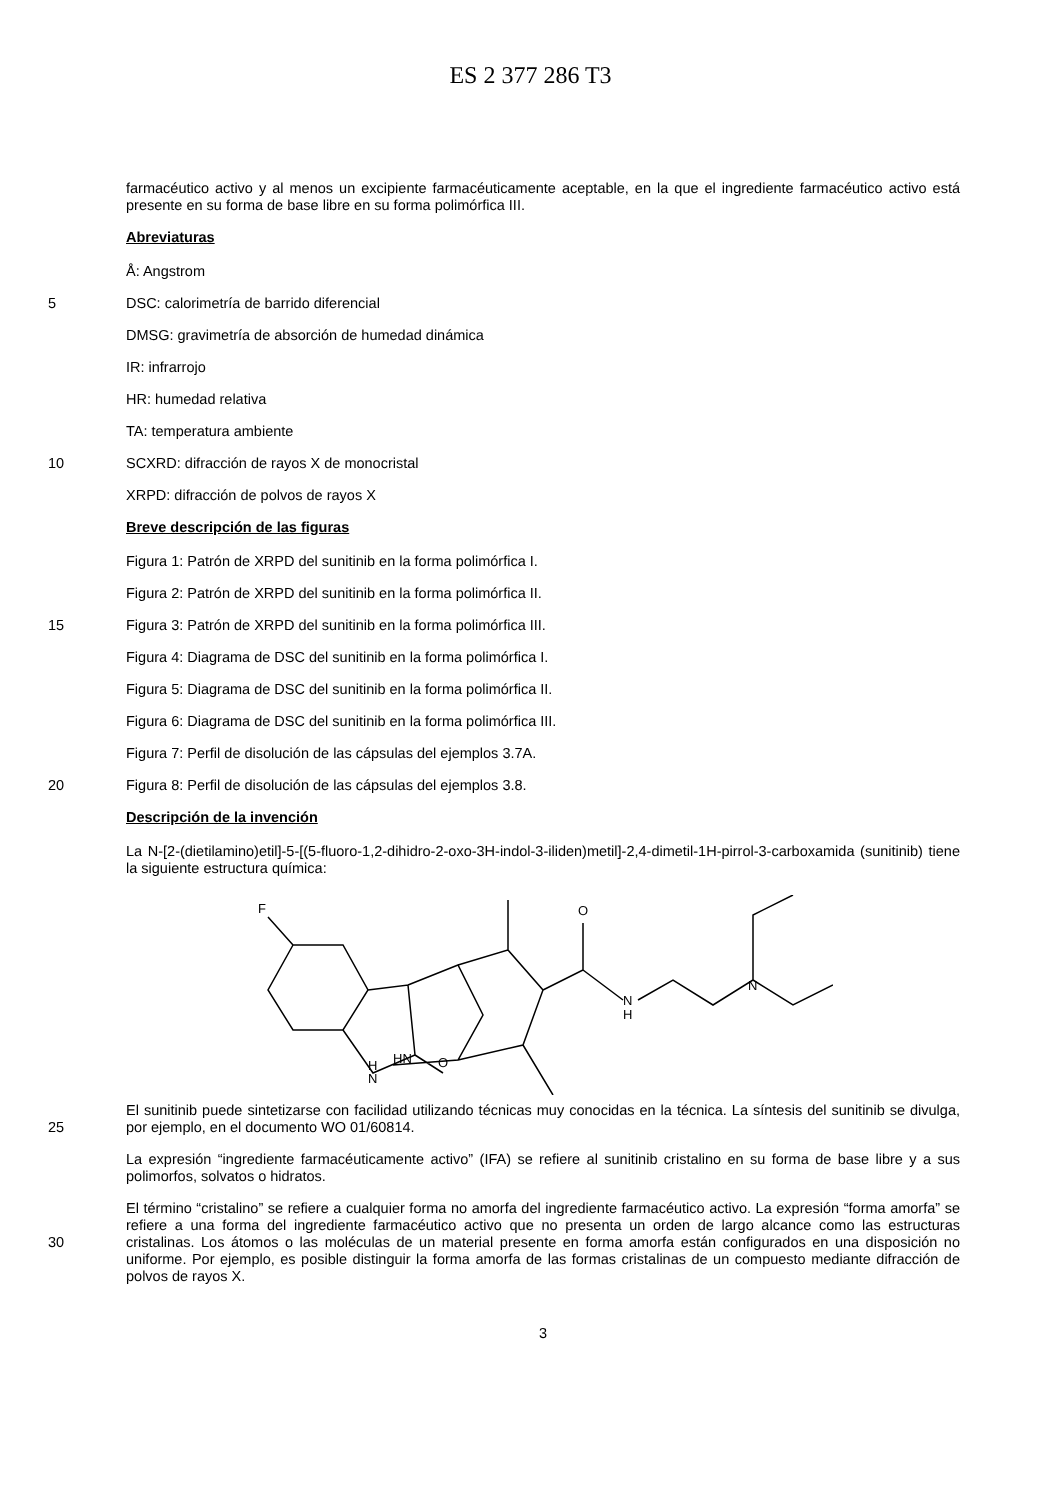ES 2 377 286 T3
farmacéutico activo y al menos un excipiente farmacéuticamente aceptable, en la que el ingrediente farmacéutico activo está presente en su forma de base libre en su forma polimórfica III.
Abreviaturas
Å: Angstrom
5
DSC: calorimetría de barrido diferencial
DMSG: gravimetría de absorción de humedad dinámica
IR: infrarrojo
HR: humedad relativa
TA: temperatura ambiente
10
SCXRD: difracción de rayos X de monocristal
XRPD: difracción de polvos de rayos X
Breve descripción de las figuras
Figura 1: Patrón de XRPD del sunitinib en la forma polimórfica I.
Figura 2: Patrón de XRPD del sunitinib en la forma polimórfica II.
15
Figura 3: Patrón de XRPD del sunitinib en la forma polimórfica III.
Figura 4: Diagrama de DSC del sunitinib en la forma polimórfica I.
Figura 5: Diagrama de DSC del sunitinib en la forma polimórfica II.
Figura 6: Diagrama de DSC del sunitinib en la forma polimórfica III.
Figura 7: Perfil de disolución de las cápsulas del ejemplos 3.7A.
20
Figura 8: Perfil de disolución de las cápsulas del ejemplos 3.8.
Descripción de la invención
La N-[2-(dietilamino)etil]-5-[(5-fluoro-1,2-dihidro-2-oxo-3H-indol-3-iliden)metil]-2,4-dimetil-1H-pirrol-3-carboxamida (sunitinib) tiene la siguiente estructura química:
F
O
N
H
N
O
HN
H
N
25
El sunitinib puede sintetizarse con facilidad utilizando técnicas muy conocidas en la técnica. La síntesis del sunitinib se divulga, por ejemplo, en el documento WO 01/60814.
La expresión “ingrediente farmacéuticamente activo” (IFA) se refiere al sunitinib cristalino en su forma de base libre y a sus polimorfos, solvatos o hidratos.
30
El término “cristalino” se refiere a cualquier forma no amorfa del ingrediente farmacéutico activo. La expresión “forma amorfa” se refiere a una forma del ingrediente farmacéutico activo que no presenta un orden de largo alcance como las estructuras cristalinas. Los átomos o las moléculas de un material presente en forma amorfa están configurados en una disposición no uniforme. Por ejemplo, es posible distinguir la forma amorfa de las formas cristalinas de un compuesto mediante difracción de polvos de rayos X.
3